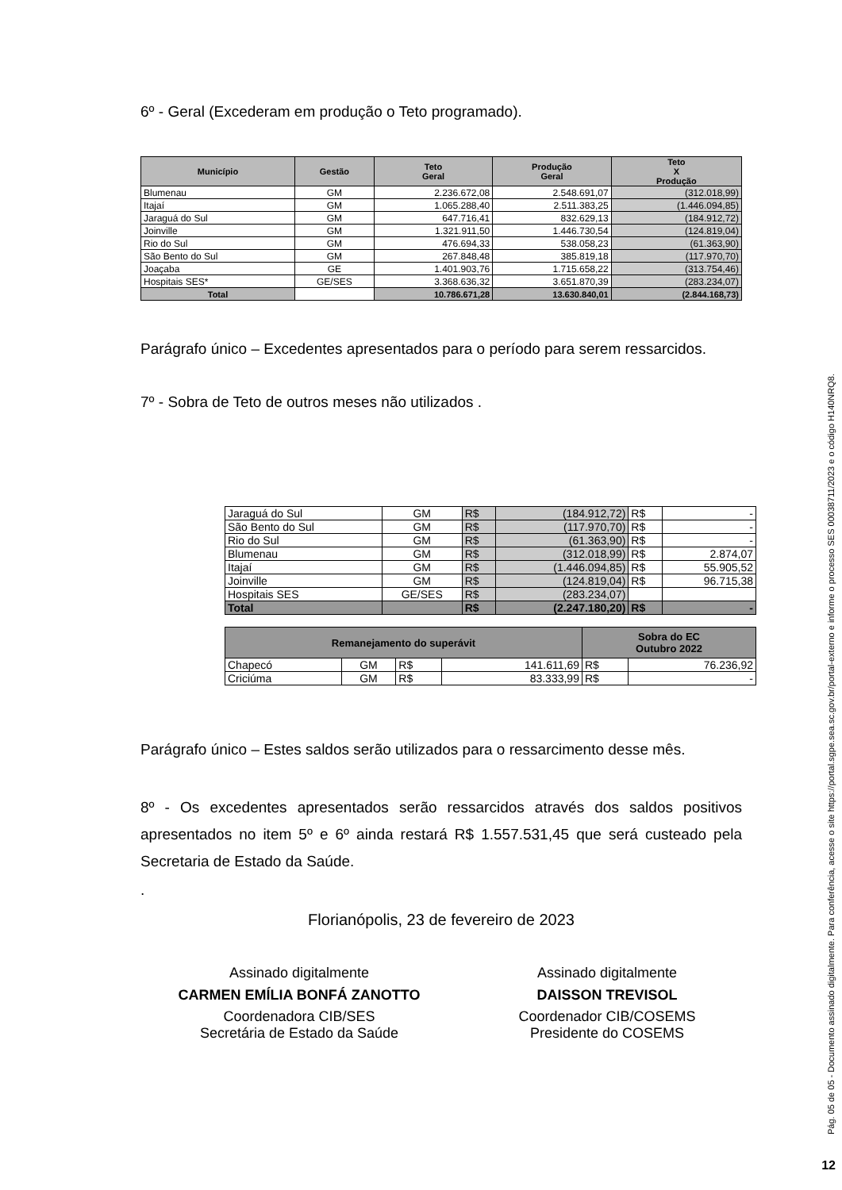6º - Geral (Excederam em produção o Teto programado).
| Município | Gestão | Teto Geral | Produção Geral | Teto X Produção |
| --- | --- | --- | --- | --- |
| Blumenau | GM | 2.236.672,08 | 2.548.691,07 | (312.018,99) |
| Itajaí | GM | 1.065.288,40 | 2.511.383,25 | (1.446.094,85) |
| Jaraguá do Sul | GM | 647.716,41 | 832.629,13 | (184.912,72) |
| Joinville | GM | 1.321.911,50 | 1.446.730,54 | (124.819,04) |
| Rio do Sul | GM | 476.694,33 | 538.058,23 | (61.363,90) |
| São Bento do Sul | GM | 267.848,48 | 385.819,18 | (117.970,70) |
| Joaçaba | GE | 1.401.903,76 | 1.715.658,22 | (313.754,46) |
| Hospitais SES* | GE/SES | 3.368.636,32 | 3.651.870,39 | (283.234,07) |
| Total | | 10.786.671,28 | 13.630.840,01 | (2.844.168,73) |
Parágrafo único – Excedentes apresentados para o período para serem ressarcidos.
7º - Sobra de Teto de outros meses não utilizados .
| Jaraguá do Sul | GM | R$ | (184.912,72) | R$ | - |
| São Bento do Sul | GM | R$ | (117.970,70) | R$ | - |
| Rio do Sul | GM | R$ | (61.363,90) | R$ | - |
| Blumenau | GM | R$ | (312.018,99) | R$ | 2.874,07 |
| Itajaí | GM | R$ | (1.446.094,85) | R$ | 55.905,52 |
| Joinville | GM | R$ | (124.819,04) | R$ | 96.715,38 |
| Hospitais SES | GE/SES | R$ | (283.234,07) | | |
| Total | | R$ | (2.247.180,20) | R$ | - |
| Remanejamento do superávit | | | | Sobra do EC Outubro 2022 | |
| --- | --- | --- | --- | --- | --- |
| Chapecó | GM | R$ | 141.611,69 | R$ | 76.236,92 |
| Criciúma | GM | R$ | 83.333,99 | R$ | - |
Parágrafo único – Estes saldos serão utilizados para o ressarcimento desse mês.
8º - Os excedentes apresentados serão ressarcidos através dos saldos positivos apresentados no item 5º e 6º ainda restará R$ 1.557.531,45 que será custeado pela Secretaria de Estado da Saúde.
.
Florianópolis, 23 de fevereiro de 2023
Assinado digitalmente
CARMEN EMÍLIA BONFÁ ZANOTTO
Coordenadora CIB/SES
Secretária de Estado da Saúde
Assinado digitalmente
DAISSON TREVISOL
Coordenador CIB/COSEMS
Presidente do COSEMS
Pág. 05 de 05 - Documento assinado digitalmente. Para conferência, acesse o site https://portal.sgpe.sea.sc.gov.br/portal-externo e informe o processo SES 00038711/2023 e o código H140NRQ8.
12